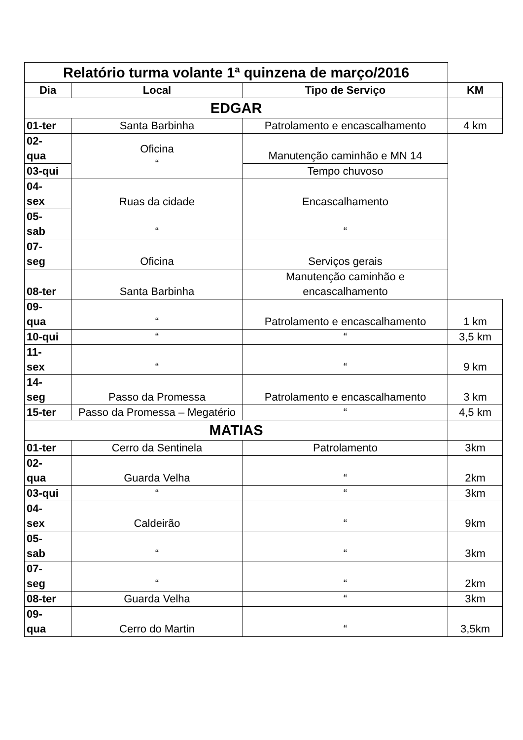| Relatório turma volante 1ª quinzena de março/2016 | | | |
| Dia | Local | Tipo de Serviço | KM |
| EDGAR | | | |
| 01-ter | Santa Barbinha | Patrolamento e encascalhamento | 4 km |
| 02- qua | Oficina “ | Manutenção caminhão e MN 14 | |
| 03-qui | | Tempo chuvoso | |
| 04- sex | Ruas da cidade “ | Encascalhamento “ | |
| 05- sab | | | |
| 07- seg | Oficina | Serviços gerais | |
| 08-ter | Santa Barbinha | Manutenção caminhão e encascalhamento | |
| 09- qua | “ | Patrolamento e encascalhamento | 1 km |
| 10-qui | “ | “ | 3,5 km |
| 11- sex | “ | “ | 9 km |
| 14- seg | Passo da Promessa | Patrolamento e encascalhamento | 3 km |
| 15-ter | Passo da Promessa – Megatério | “ | 4,5 km |
| MATIAS | | | |
| 01-ter | Cerro da Sentinela | Patrolamento | 3km |
| 02- qua | Guarda Velha | “ | 2km |
| 03-qui | “ | “ | 3km |
| 04- sex | Caldeirão | “ | 9km |
| 05- sab | “ | “ | 3km |
| 07- seg | “ | “ | 2km |
| 08-ter | Guarda Velha | “ | 3km |
| 09- qua | Cerro do Martin | “ | 3,5km |